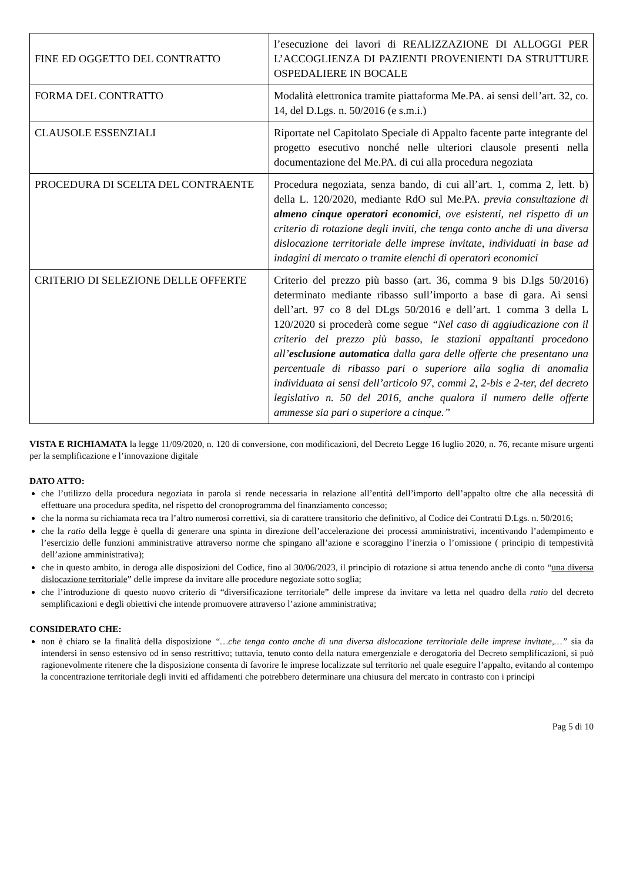| FINE ED OGGETTO DEL CONTRATTO | l’esecuzione dei lavori di REALIZZAZIONE DI ALLOGGI PER L’ACCOGLIENZA DI PAZIENTI PROVENIENTI DA STRUTTURE OSPEDALIERE IN BOCALE |
| FORMA DEL CONTRATTO | Modalità elettronica tramite piattaforma Me.PA. ai sensi dell’art. 32, co. 14, del D.Lgs. n. 50/2016 (e s.m.i.) |
| CLAUSOLE ESSENZIALI | Riportate nel Capitolato Speciale di Appalto facente parte integrante del progetto esecutivo nonché nelle ulteriori clausole presenti nella documentazione del Me.PA. di cui alla procedura negoziata |
| PROCEDURA DI SCELTA DEL CONTRAENTE | Procedura negoziata, senza bando, di cui all’art. 1, comma 2, lett. b) della L. 120/2020, mediante RdO sul Me.PA. previa consultazione di almeno cinque operatori economici , ove esistenti, nel rispetto di un criterio di rotazione degli inviti, che tenga conto anche di una diversa dislocazione territoriale delle imprese invitate, individuati in base ad indagini di mercato o tramite elenchi di operatori economici |
| CRITERIO DI SELEZIONE DELLE OFFERTE | Criterio del prezzo più basso (art. 36, comma 9 bis D.lgs 50/2016) determinato mediante ribasso sull’importo a base di gara. Ai sensi dell’art. 97 co 8 del DLgs 50/2016 e dell’art. 1 comma 3 della L 120/2020 si procederà come segue “Nel caso di aggiudicazione con il criterio del prezzo più basso, le stazioni appaltanti procedono all’ esclusione automatica dalla gara delle offerte che presentano una percentuale di ribasso pari o superiore alla soglia di anomalia individuata ai sensi dell’articolo 97, commi 2, 2-bis e 2-ter, del decreto legislativo n. 50 del 2016, anche qualora il numero delle offerte ammesse sia pari o superiore a cinque.” |
VISTA E RICHIAMATA la legge 11/09/2020, n. 120 di conversione, con modificazioni, del Decreto Legge 16 luglio 2020, n. 76, recante misure urgenti per la semplificazione e l’innovazione digitale
DATO ATTO:
che l’utilizzo della procedura negoziata in parola si rende necessaria in relazione all’entità dell’importo dell’appalto oltre che alla necessità di effettuare una procedura spedita, nel rispetto del cronoprogramma del finanziamento concesso;
che la norma su richiamata reca tra l’altro numerosi correttivi, sia di carattere transitorio che definitivo, al Codice dei Contratti D.Lgs. n. 50/2016;
che la ratio della legge è quella di generare una spinta in direzione dell’accelerazione dei processi amministrativi, incentivando l’adempimento e l’esercizio delle funzioni amministrative attraverso norme che spingano all’azione e scoraggino l’inerzia o l’omissione ( principio di tempestività dell’azione amministrativa);
che in questo ambito, in deroga alle disposizioni del Codice, fino al 30/06/2023, il principio di rotazione si attua tenendo anche di conto “una diversa dislocazione territoriale” delle imprese da invitare alle procedure negoziate sotto soglia;
che l’introduzione di questo nuovo criterio di “diversificazione territoriale” delle imprese da invitare va letta nel quadro della ratio del decreto semplificazioni e degli obiettivi che intende promuovere attraverso l’azione amministrativa;
CONSIDERATO CHE:
non è chiaro se la finalità della disposizione “…che tenga conto anche di una diversa dislocazione territoriale delle imprese invitate,…” sia da intendersi in senso estensivo od in senso restrittivo; tuttavia, tenuto conto della natura emergenziale e derogatoria del Decreto semplificazioni, si può ragionevolmente ritenere che la disposizione consenta di favorire le imprese localizzate sul territorio nel quale eseguire l’appalto, evitando al contempo la concentrazione territoriale degli inviti ed affidamenti che potrebbero determinare una chiusura del mercato in contrasto con i principi
Pag 5 di 10